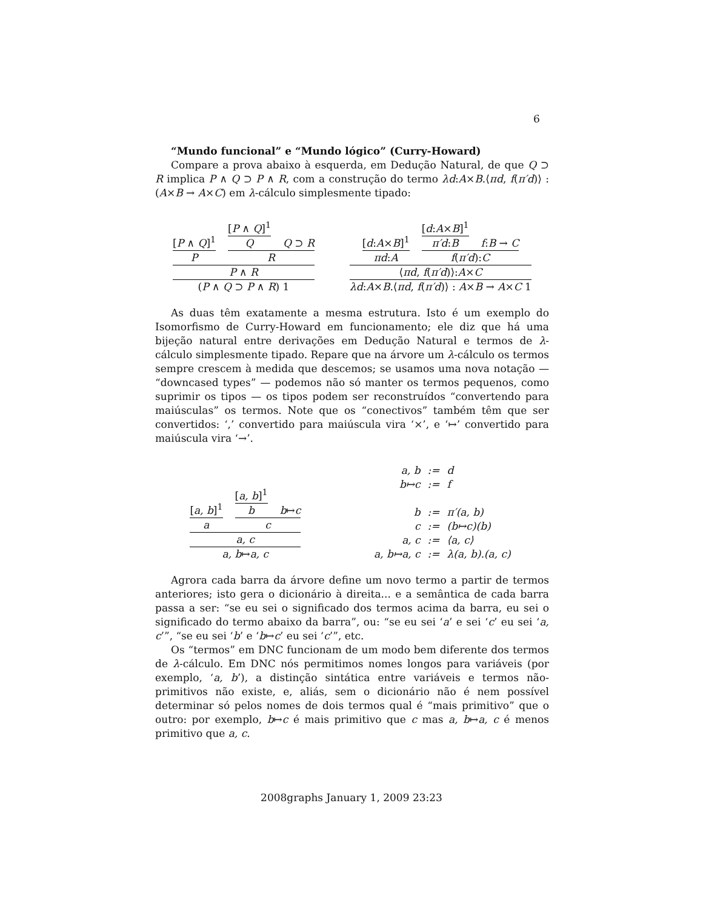6
“Mundo funcional” e “Mundo lógico” (Curry-Howard)
Compare a prova abaixo à esquerda, em Dedução Natural, de que Q ⊃ R implica P ∧ Q ⊃ P ∧ R, com a construção do termo λd:A×B.⟨πd, f(π′d)⟩ : (A×B → A×C) em λ-cálculo simplesmente tipado:
[P ∧ Q]<sup>1</sup>
P
[P ∧ Q]<sup>1</sup>
Q
Q ⊃ R
R
P ∧ R
(P ∧ Q ⊃ P ∧ R) 1
[d:A×B]<sup>1</sup>
πd:A
[d:A×B]<sup>1</sup>
π′d:B
f:B → C
f(π′d):C
⟨πd, f(π′d)⟩:A×C
λd:A×B.⟨πd, f(π′d)⟩ : A×B → A×C 1
As duas têm exatamente a mesma estrutura. Isto é um exemplo do Isomorfismo de Curry-Howard em funcionamento; ele diz que há uma bijeção natural entre derivações em Dedução Natural e termos de λ-cálculo simplesmente tipado. Repare que na árvore um λ-cálculo os termos sempre crescem à medida que descemos; se usamos uma nova notação — “downcased types” — podemos não só manter os termos pequenos, como suprimir os tipos — os tipos podem ser reconstruídos “convertendo para maiúsculas” os termos. Note que os “conectivos” também têm que ser convertidos: ‘,’ convertido para maiúscula vira ‘×’, e ‘↦’ convertido para maiúscula vira ‘→’.
[a, b]<sup>1</sup>
a
[a, b]<sup>1</sup>
b
b↦c
c
a, c
a, b↦a, c
| a, b | := | d |
| b↦c | := | f |
| b | := | π′(a, b) |
| c | := | (b↦c)(b) |
| a, c | := | ⟨a, c⟩ |
| a, b↦a, c | := | λ(a, b).(a, c) |
Agrora cada barra da árvore define um novo termo a partir de termos anteriores; isto gera o dicionário à direita... e a semântica de cada barra passa a ser: “se eu sei o significado dos termos acima da barra, eu sei o significado do termo abaixo da barra”, ou: “se eu sei ‘a’ e sei ‘c’ eu sei ‘a, c’”, “se eu sei ‘b’ e ‘b↦c’ eu sei ‘c’”, etc.
Os “termos” em DNC funcionam de um modo bem diferente dos termos de λ-cálculo. Em DNC nós permitimos nomes longos para variáveis (por exemplo, ‘a, b’), a distinção sintática entre variáveis e termos não-primitivos não existe, e, aliás, sem o dicionário não é nem possível determinar só pelos nomes de dois termos qual é “mais primitivo” que o outro: por exemplo, b↦c é mais primitivo que c mas a, b↦a, c é menos primitivo que a, c.
2008graphs January 1, 2009 23:23